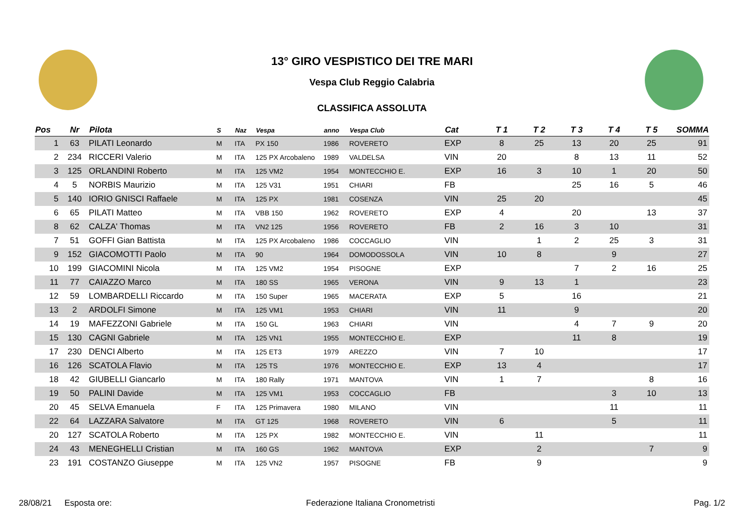13° GIRO VESPISTICO DEI TRE MARI
Vespa Club Reggio Calabria
CLASSIFICA ASSOLUTA
| Pos | Nr | Pilota | S | Naz | Vespa | anno | Vespa Club | Cat | T 1 | T 2 | T 3 | T 4 | T 5 | SOMMA |
| --- | --- | --- | --- | --- | --- | --- | --- | --- | --- | --- | --- | --- | --- | --- |
| 1 | 63 | PILATI Leonardo | M | ITA | PX 150 | 1986 | ROVERETO | EXP | 8 | 25 | 13 | 20 | 25 | 91 |
| 2 | 234 | RICCERI Valerio | M | ITA | 125 PX Arcobaleno | 1989 | VALDELSA | VIN | 20 | | 8 | 13 | 11 | 52 |
| 3 | 125 | ORLANDINI Roberto | M | ITA | 125 VM2 | 1954 | MONTECCHIO E. | EXP | 16 | 3 | 10 | 1 | 20 | 50 |
| 4 | 5 | NORBIS Maurizio | M | ITA | 125 V31 | 1951 | CHIARI | FB | | | 25 | 16 | 5 | 46 |
| 5 | 140 | IORIO GNISCI Raffaele | M | ITA | 125 PX | 1981 | COSENZA | VIN | 25 | 20 | | | | 45 |
| 6 | 65 | PILATI Matteo | M | ITA | VBB 150 | 1962 | ROVERETO | EXP | 4 | | 20 | | 13 | 37 |
| 8 | 62 | CALZA' Thomas | M | ITA | VN2 125 | 1956 | ROVERETO | FB | 2 | 16 | 3 | 10 | | 31 |
| 7 | 51 | GOFFI Gian Battista | M | ITA | 125 PX Arcobaleno | 1986 | COCCAGLIO | VIN | | 1 | 2 | 25 | 3 | 31 |
| 9 | 152 | GIACOMOTTI Paolo | M | ITA | 90 | 1964 | DOMODOSSOLA | VIN | 10 | 8 | | 9 | | 27 |
| 10 | 199 | GIACOMINI Nicola | M | ITA | 125 VM2 | 1954 | PISOGNE | EXP | | | 7 | 2 | 16 | 25 |
| 11 | 77 | CAIAZZO Marco | M | ITA | 180 SS | 1965 | VERONA | VIN | 9 | 13 | 1 | | | 23 |
| 12 | 59 | LOMBARDELLI Riccardo | M | ITA | 150 Super | 1965 | MACERATA | EXP | 5 | | 16 | | | 21 |
| 13 | 2 | ARDOLFI Simone | M | ITA | 125 VM1 | 1953 | CHIARI | VIN | 11 | | 9 | | | 20 |
| 14 | 19 | MAFEZZONI Gabriele | M | ITA | 150 GL | 1963 | CHIARI | VIN | | | 4 | 7 | 9 | 20 |
| 15 | 130 | CAGNI Gabriele | M | ITA | 125 VN1 | 1955 | MONTECCHIO E. | EXP | | | 11 | 8 | | 19 |
| 17 | 230 | DENCI Alberto | M | ITA | 125 ET3 | 1979 | AREZZO | VIN | 7 | 10 | | | | 17 |
| 16 | 126 | SCATOLA Flavio | M | ITA | 125 TS | 1976 | MONTECCHIO E. | EXP | 13 | 4 | | | | 17 |
| 18 | 42 | GIUBELLI Giancarlo | M | ITA | 180 Rally | 1971 | MANTOVA | VIN | 1 | 7 | | | 8 | 16 |
| 19 | 50 | PALINI Davide | M | ITA | 125 VM1 | 1953 | COCCAGLIO | FB | | | | 3 | 10 | 13 |
| 20 | 45 | SELVA Emanuela | F | ITA | 125 Primavera | 1980 | MILANO | VIN | | | | 11 | | 11 |
| 22 | 64 | LAZZARA Salvatore | M | ITA | GT 125 | 1968 | ROVERETO | VIN | 6 | | | 5 | | 11 |
| 20 | 127 | SCATOLA Roberto | M | ITA | 125 PX | 1982 | MONTECCHIO E. | VIN | | 11 | | | | 11 |
| 24 | 43 | MENEGHELLI Cristian | M | ITA | 160 GS | 1962 | MANTOVA | EXP | | 2 | | | 7 | 9 |
| 23 | 191 | COSTANZO Giuseppe | M | ITA | 125 VN2 | 1957 | PISOGNE | FB | | 9 | | | | 9 |
28/08/21 Esposta ore: Federazione Italiana Cronometristi Pag. 1/2